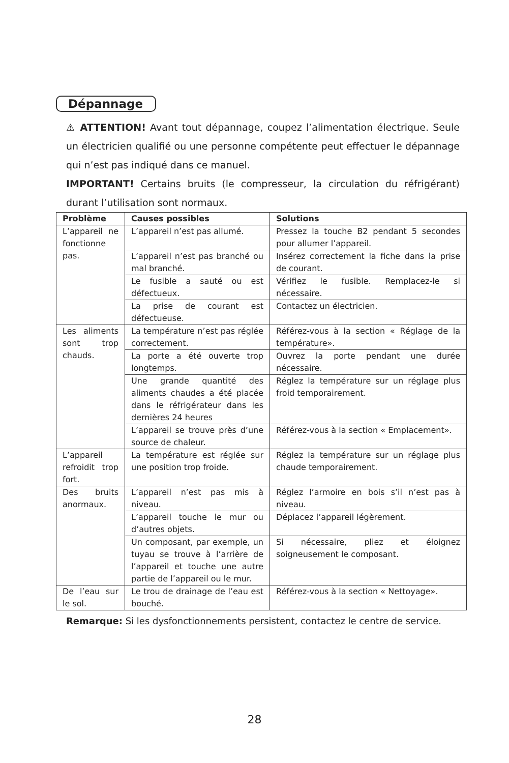Dépannage
⚠ ATTENTION! Avant tout dépannage, coupez l’alimentation électrique. Seule un électricien qualifié ou une personne compétente peut effectuer le dépannage qui n’est pas indiqué dans ce manuel.
IMPORTANT! Certains bruits (le compresseur, la circulation du réfrigérant) durant l’utilisation sont normaux.
| Problème | Causes possibles | Solutions |
| --- | --- | --- |
| L’appareil ne fonctionne pas. | L’appareil n’est pas allumé. | Pressez la touche B2 pendant 5 secondes pour allumer l’appareil. |
| | L’appareil n’est pas branché ou mal branché. | Insérez correctement la fiche dans la prise de courant. |
| | Le fusible a sauté ou est défectueux. | Vérifiez le fusible. Remplacez-le si nécessaire. |
| | La prise de courant est défectueuse. | Contactez un électricien. |
| Les aliments sont trop chauds. | La température n’est pas réglée correctement. | Référez-vous à la section « Réglage de la température». |
| | La porte a été ouverte trop longtemps. | Ouvrez la porte pendant une durée nécessaire. |
| | Une grande quantité des aliments chaudes a été placée dans le réfrigérateur dans les dernières 24 heures | Réglez la température sur un réglage plus froid temporairement. |
| | L’appareil se trouve près d’une source de chaleur. | Référez-vous à la section « Emplacement». |
| L’appareil refroidit trop fort. | La température est réglée sur une position trop froide. | Réglez la température sur un réglage plus chaude temporairement. |
| Des bruits anormaux. | L’appareil n’est pas mis à niveau. | Réglez l’armoire en bois s’il n’est pas à niveau. |
| | L’appareil touche le mur ou d’autres objets. | Déplacez l’appareil légèrement. |
| | Un composant, par exemple, un tuyau se trouve à l’arrière de l’appareil et touche une autre partie de l’appareil ou le mur. | Si nécessaire, pliez et éloignez soigneusement le composant. |
| De l’eau sur le sol. | Le trou de drainage de l’eau est bouché. | Référez-vous à la section « Nettoyage». |
Remarque: Si les dysfonctionnements persistent, contactez le centre de service.
28